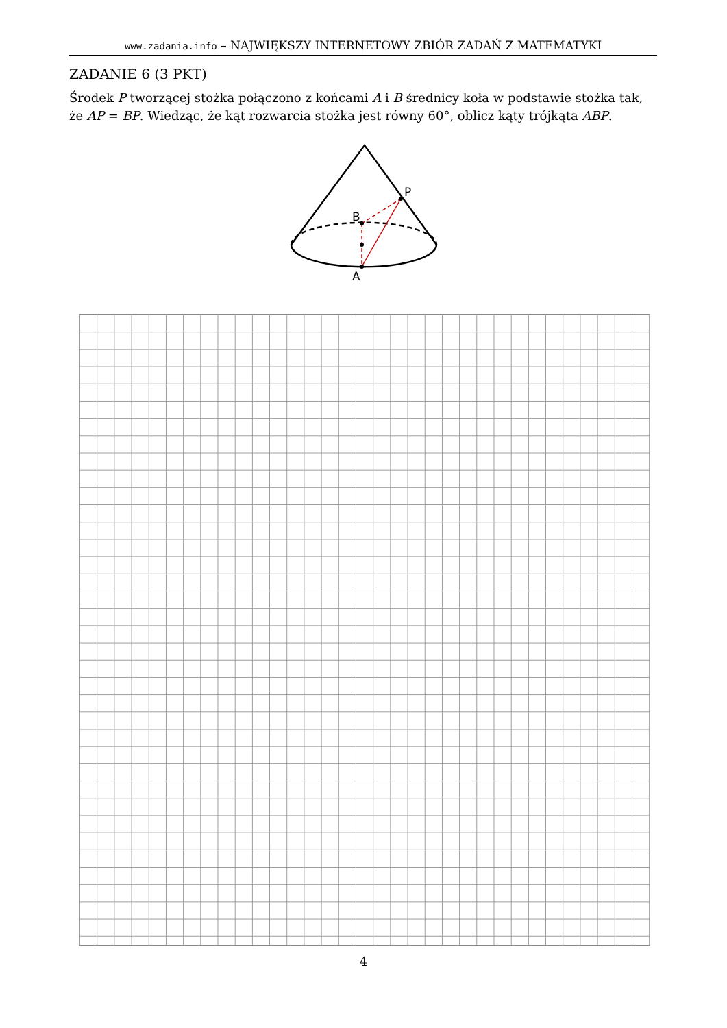www.zadania.info – NAJWIĘKSZY INTERNETOWY ZBIÓR ZADAŃ Z MATEMATYKI
ZADANIE 6 (3 PKT)
Środek P tworzącej stożka połączono z końcami A i B średnicy koła w podstawie stożka tak, że AP = BP. Wiedząc, że kąt rozwarcia stożka jest równy 60°, oblicz kąty trójkąta ABP.
B
P
A
4